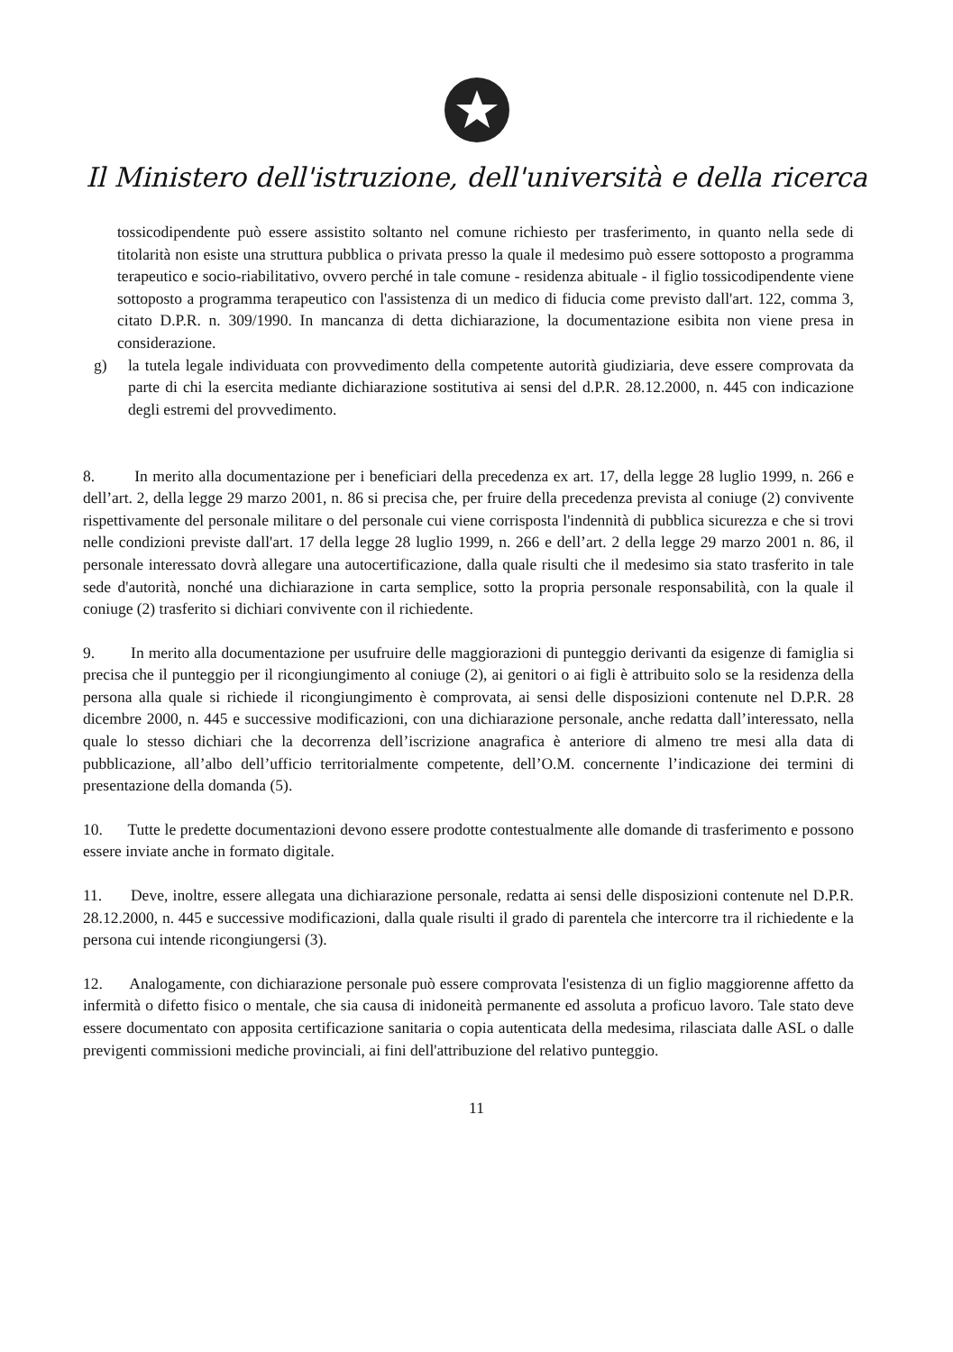Il Ministero dell'istruzione, dell'università e della ricerca
tossicodipendente può essere assistito soltanto nel comune richiesto per trasferimento, in quanto nella sede di titolarità non esiste una struttura pubblica o privata presso la quale il medesimo può essere sottoposto a programma terapeutico e socio-riabilitativo, ovvero perché in tale comune - residenza abituale - il figlio tossicodipendente viene sottoposto a programma terapeutico con l'assistenza di un medico di fiducia come previsto dall'art. 122, comma 3, citato D.P.R. n. 309/1990. In mancanza di detta dichiarazione, la documentazione esibita non viene presa in considerazione.
g) la tutela legale individuata con provvedimento della competente autorità giudiziaria, deve essere comprovata da parte di chi la esercita mediante dichiarazione sostitutiva ai sensi del d.P.R. 28.12.2000, n. 445 con indicazione degli estremi del provvedimento.
8. In merito alla documentazione per i beneficiari della precedenza ex art. 17, della legge 28 luglio 1999, n. 266 e dell’art. 2, della legge 29 marzo 2001, n. 86 si precisa che, per fruire della precedenza prevista al coniuge (2) convivente rispettivamente del personale militare o del personale cui viene corrisposta l'indennità di pubblica sicurezza e che si trovi nelle condizioni previste dall'art. 17 della legge 28 luglio 1999, n. 266 e dell’art. 2 della legge 29 marzo 2001 n. 86, il personale interessato dovrà allegare una autocertificazione, dalla quale risulti che il medesimo sia stato trasferito in tale sede d'autorità, nonché una dichiarazione in carta semplice, sotto la propria personale responsabilità, con la quale il coniuge (2) trasferito si dichiari convivente con il richiedente.
9. In merito alla documentazione per usufruire delle maggiorazioni di punteggio derivanti da esigenze di famiglia si precisa che il punteggio per il ricongiungimento al coniuge (2), ai genitori o ai figli è attribuito solo se la residenza della persona alla quale si richiede il ricongiungimento è comprovata, ai sensi delle disposizioni contenute nel D.P.R. 28 dicembre 2000, n. 445 e successive modificazioni, con una dichiarazione personale, anche redatta dall’interessato, nella quale lo stesso dichiari che la decorrenza dell’iscrizione anagrafica è anteriore di almeno tre mesi alla data di pubblicazione, all’albo dell’ufficio territorialmente competente, dell’O.M. concernente l’indicazione dei termini di presentazione della domanda (5).
10. Tutte le predette documentazioni devono essere prodotte contestualmente alle domande di trasferimento e possono essere inviate anche in formato digitale.
11. Deve, inoltre, essere allegata una dichiarazione personale, redatta ai sensi delle disposizioni contenute nel D.P.R. 28.12.2000, n. 445 e successive modificazioni, dalla quale risulti il grado di parentela che intercorre tra il richiedente e la persona cui intende ricongiungersi (3).
12. Analogamente, con dichiarazione personale può essere comprovata l'esistenza di un figlio maggiorenne affetto da infermità o difetto fisico o mentale, che sia causa di inidoneità permanente ed assoluta a proficuo lavoro. Tale stato deve essere documentato con apposita certificazione sanitaria o copia autenticata della medesima, rilasciata dalle ASL o dalle previgenti commissioni mediche provinciali, ai fini dell'attribuzione del relativo punteggio.
11